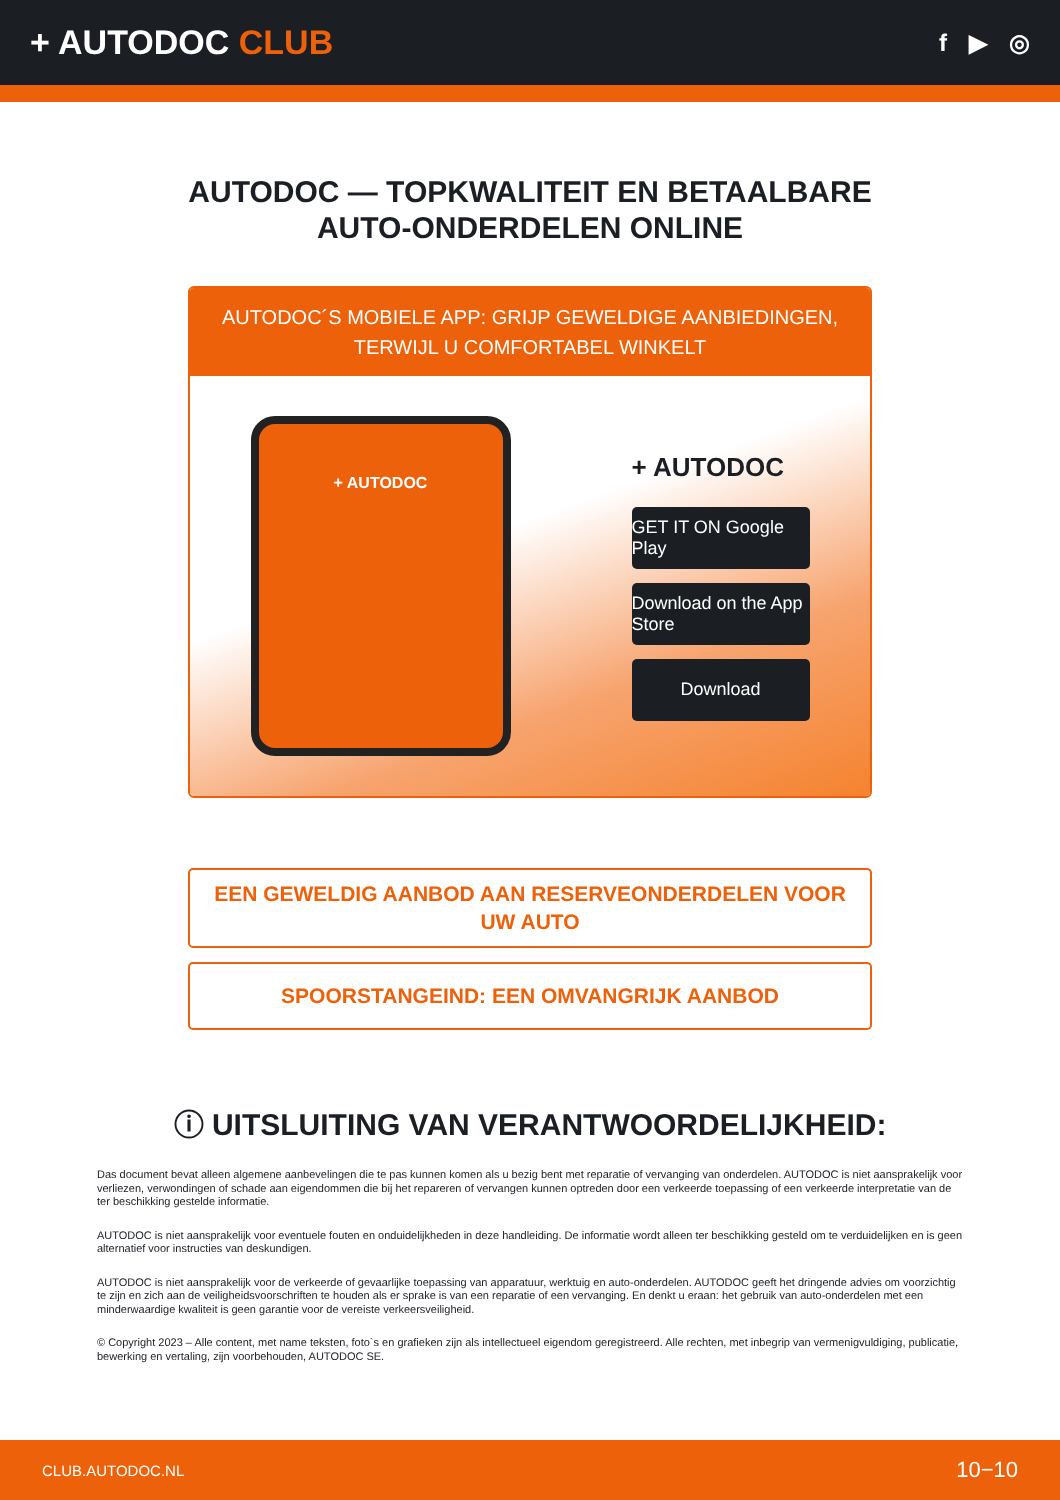+ AUTODOC CLUB
f ▶ ◎
AUTODOC — TOPKWALITEIT EN BETAALBARE AUTO-ONDERDELEN ONLINE
AUTODOC´S MOBIELE APP: GRIJP GEWELDIGE AANBIEDINGEN, TERWIJL U COMFORTABEL WINKELT
+ AUTODOC
+ AUTODOC
GET IT ON Google Play
Download on the App Store
Download
EEN GEWELDIG AANBOD AAN RESERVEONDERDELEN VOOR UW AUTO
SPOORSTANGEIND: EEN OMVANGRIJK AANBOD
ⓘ UITSLUITING VAN VERANTWOORDELIJKHEID:
Das document bevat alleen algemene aanbevelingen die te pas kunnen komen als u bezig bent met reparatie of vervanging van onderdelen. AUTODOC is niet aansprakelijk voor verliezen, verwondingen of schade aan eigendommen die bij het repareren of vervangen kunnen optreden door een verkeerde toepassing of een verkeerde interpretatie van de ter beschikking gestelde informatie.
AUTODOC is niet aansprakelijk voor eventuele fouten en onduidelijkheden in deze handleiding. De informatie wordt alleen ter beschikking gesteld om te verduidelijken en is geen alternatief voor instructies van deskundigen.
AUTODOC is niet aansprakelijk voor de verkeerde of gevaarlijke toepassing van apparatuur, werktuig en auto-onderdelen. AUTODOC geeft het dringende advies om voorzichtig te zijn en zich aan de veiligheidsvoorschriften te houden als er sprake is van een reparatie of een vervanging. En denkt u eraan: het gebruik van auto-onderdelen met een minderwaardige kwaliteit is geen garantie voor de vereiste verkeersveiligheid.
© Copyright 2023 – Alle content, met name teksten, foto`s en grafieken zijn als intellectueel eigendom geregistreerd. Alle rechten, met inbegrip van vermenigvuldiging, publicatie, bewerking en vertaling, zijn voorbehouden, AUTODOC SE.
CLUB.AUTODOC.NL 10−10